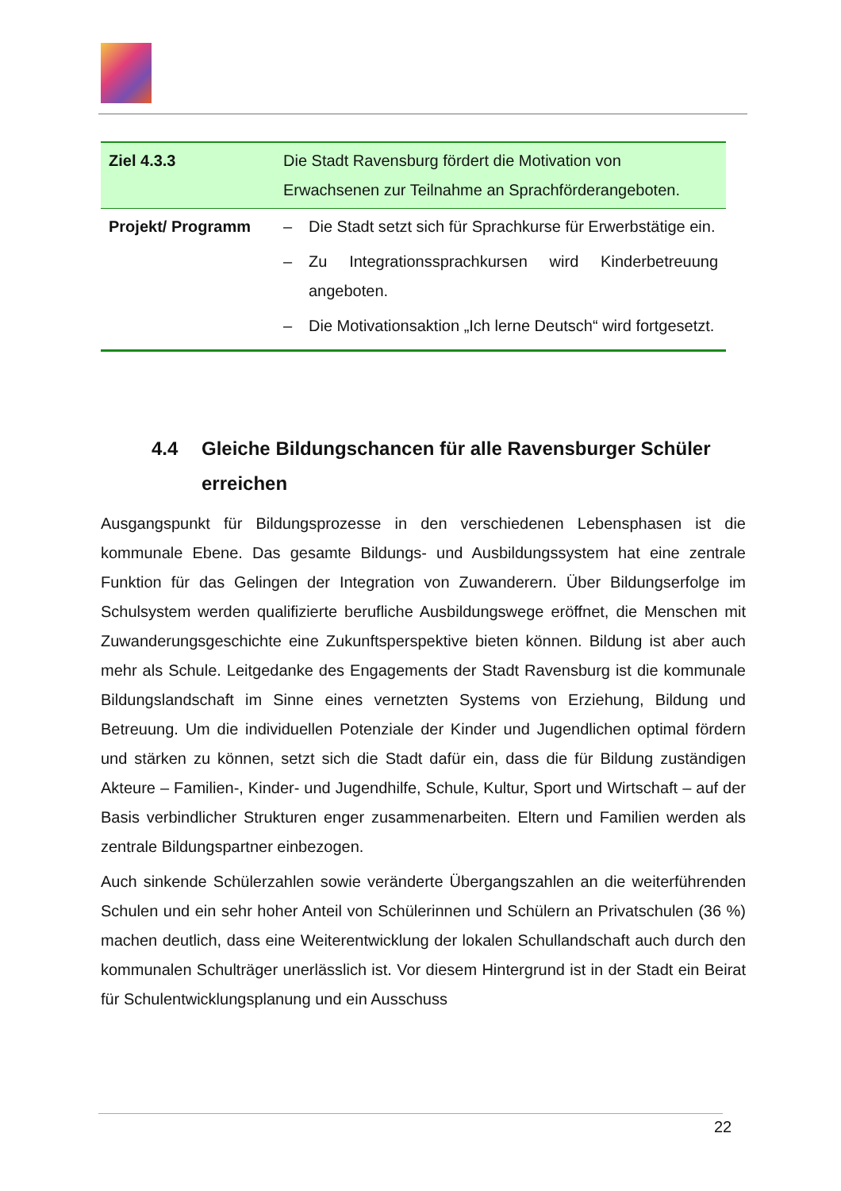| Ziel 4.3.3 | Die Stadt Ravensburg fördert die Motivation von Erwachsenen zur Teilnahme an Sprachförderangeboten. |
| Projekt/ Programm | – Die Stadt setzt sich für Sprachkurse für Erwerbstätige ein. – Zu Integrationssprachkursen wird Kinderbetreuung angeboten. – Die Motivationsaktion „Ich lerne Deutsch“ wird fortgesetzt. |
4.4 Gleiche Bildungschancen für alle Ravensburger Schüler erreichen
Ausgangspunkt für Bildungsprozesse in den verschiedenen Lebensphasen ist die kommunale Ebene. Das gesamte Bildungs- und Ausbildungssystem hat eine zentrale Funktion für das Gelingen der Integration von Zuwanderern. Über Bildungserfolge im Schulsystem werden qualifizierte berufliche Ausbildungswege eröffnet, die Menschen mit Zuwanderungsgeschichte eine Zukunftsperspektive bieten können. Bildung ist aber auch mehr als Schule. Leitgedanke des Engagements der Stadt Ravensburg ist die kommunale Bildungslandschaft im Sinne eines vernetzten Systems von Erziehung, Bildung und Betreuung. Um die individuellen Potenziale der Kinder und Jugendlichen optimal fördern und stärken zu können, setzt sich die Stadt dafür ein, dass die für Bildung zuständigen Akteure – Familien-, Kinder- und Jugendhilfe, Schule, Kultur, Sport und Wirtschaft – auf der Basis verbindlicher Strukturen enger zusammenarbeiten. Eltern und Familien werden als zentrale Bildungspartner einbezogen.
Auch sinkende Schülerzahlen sowie veränderte Übergangszahlen an die weiterführenden Schulen und ein sehr hoher Anteil von Schülerinnen und Schülern an Privatschulen (36 %) machen deutlich, dass eine Weiterentwicklung der lokalen Schullandschaft auch durch den kommunalen Schulträger unerlässlich ist. Vor diesem Hintergrund ist in der Stadt ein Beirat für Schulentwicklungsplanung und ein Ausschuss
22